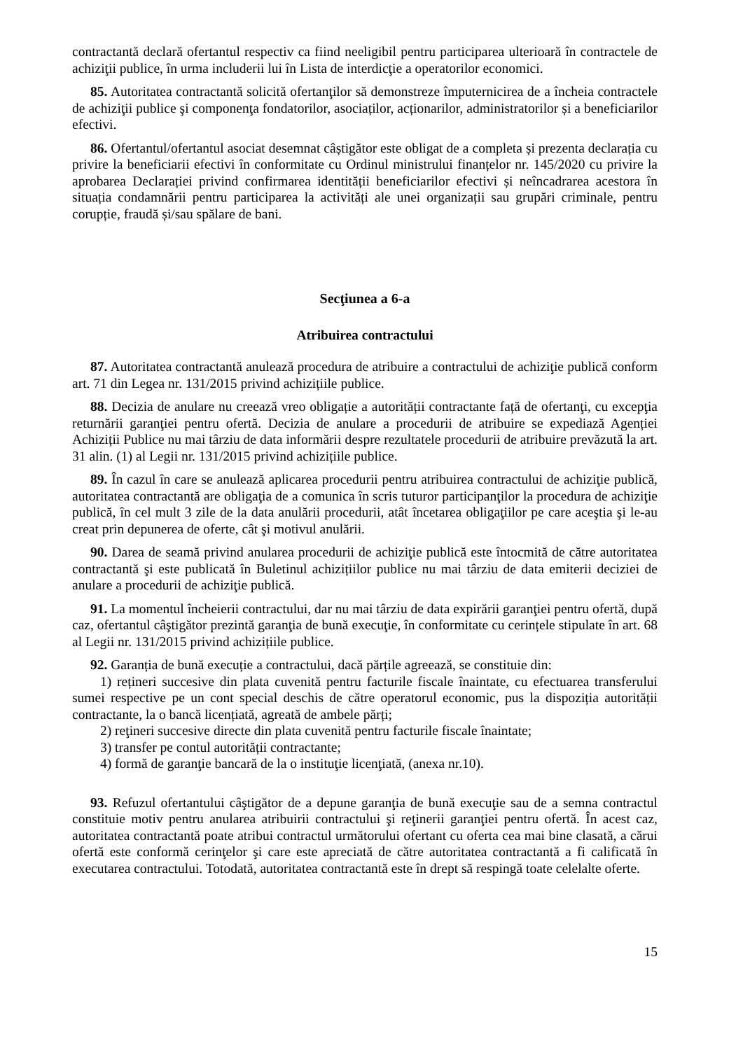contractantă declară ofertantul respectiv ca fiind neeligibil pentru participarea ulterioară în contractele de achiziţii publice, în urma includerii lui în Lista de interdicţie a operatorilor economici.
85. Autoritatea contractantă solicită ofertanţilor să demonstreze împuternicirea de a încheia contractele de achiziţii publice şi componenţa fondatorilor, asociaților, acționarilor, administratorilor și a beneficiarilor efectivi.
86. Ofertantul/ofertantul asociat desemnat câștigător este obligat de a completa și prezenta declarația cu privire la beneficiarii efectivi în conformitate cu Ordinul ministrului finanțelor nr. 145/2020 cu privire la aprobarea Declarației privind confirmarea identității beneficiarilor efectivi și neîncadrarea acestora în situația condamnării pentru participarea la activități ale unei organizații sau grupări criminale, pentru corupție, fraudă și/sau spălare de bani.
Secţiunea a 6-a
Atribuirea contractului
87. Autoritatea contractantă anulează procedura de atribuire a contractului de achiziţie publică conform art. 71 din Legea nr. 131/2015 privind achizițiile publice.
88. Decizia de anulare nu creează vreo obligație a autorității contractante față de ofertanţi, cu excepţia returnării garanţiei pentru ofertă. Decizia de anulare a procedurii de atribuire se expediază Agenției Achiziții Publice nu mai târziu de data informării despre rezultatele procedurii de atribuire prevăzută la art. 31 alin. (1) al Legii nr. 131/2015 privind achizițiile publice.
89. În cazul în care se anulează aplicarea procedurii pentru atribuirea contractului de achiziţie publică, autoritatea contractantă are obligaţia de a comunica în scris tuturor participanţilor la procedura de achiziţie publică, în cel mult 3 zile de la data anulării procedurii, atât încetarea obligaţiilor pe care aceştia şi le-au creat prin depunerea de oferte, cât şi motivul anulării.
90. Darea de seamă privind anularea procedurii de achiziţie publică este întocmită de către autoritatea contractantă şi este publicată în Buletinul achizițiilor publice nu mai târziu de data emiterii deciziei de anulare a procedurii de achiziţie publică.
91. La momentul încheierii contractului, dar nu mai târziu de data expirării garanţiei pentru ofertă, după caz, ofertantul câştigător prezintă garanţia de bună execuţie, în conformitate cu cerințele stipulate în art. 68 al Legii nr. 131/2015 privind achizițiile publice.
92. Garanția de bună execuție a contractului, dacă părțile agreează, se constituie din:
1) rețineri succesive din plata cuvenită pentru facturile fiscale înaintate, cu efectuarea transferului sumei respective pe un cont special deschis de către operatorul economic, pus la dispoziția autorității contractante, la o bancă licențiată, agreată de ambele părți;
2) reţineri succesive directe din plata cuvenită pentru facturile fiscale înaintate;
3) transfer pe contul autorității contractante;
4) formă de garanţie bancară de la o instituţie licenţiată, (anexa nr.10).
93. Refuzul ofertantului câştigător de a depune garanţia de bună execuţie sau de a semna contractul constituie motiv pentru anularea atribuirii contractului şi reţinerii garanţiei pentru ofertă. În acest caz, autoritatea contractantă poate atribui contractul următorului ofertant cu oferta cea mai bine clasată, a cărui ofertă este conformă cerinţelor şi care este apreciată de către autoritatea contractantă a fi calificată în executarea contractului. Totodată, autoritatea contractantă este în drept să respingă toate celelalte oferte.
15